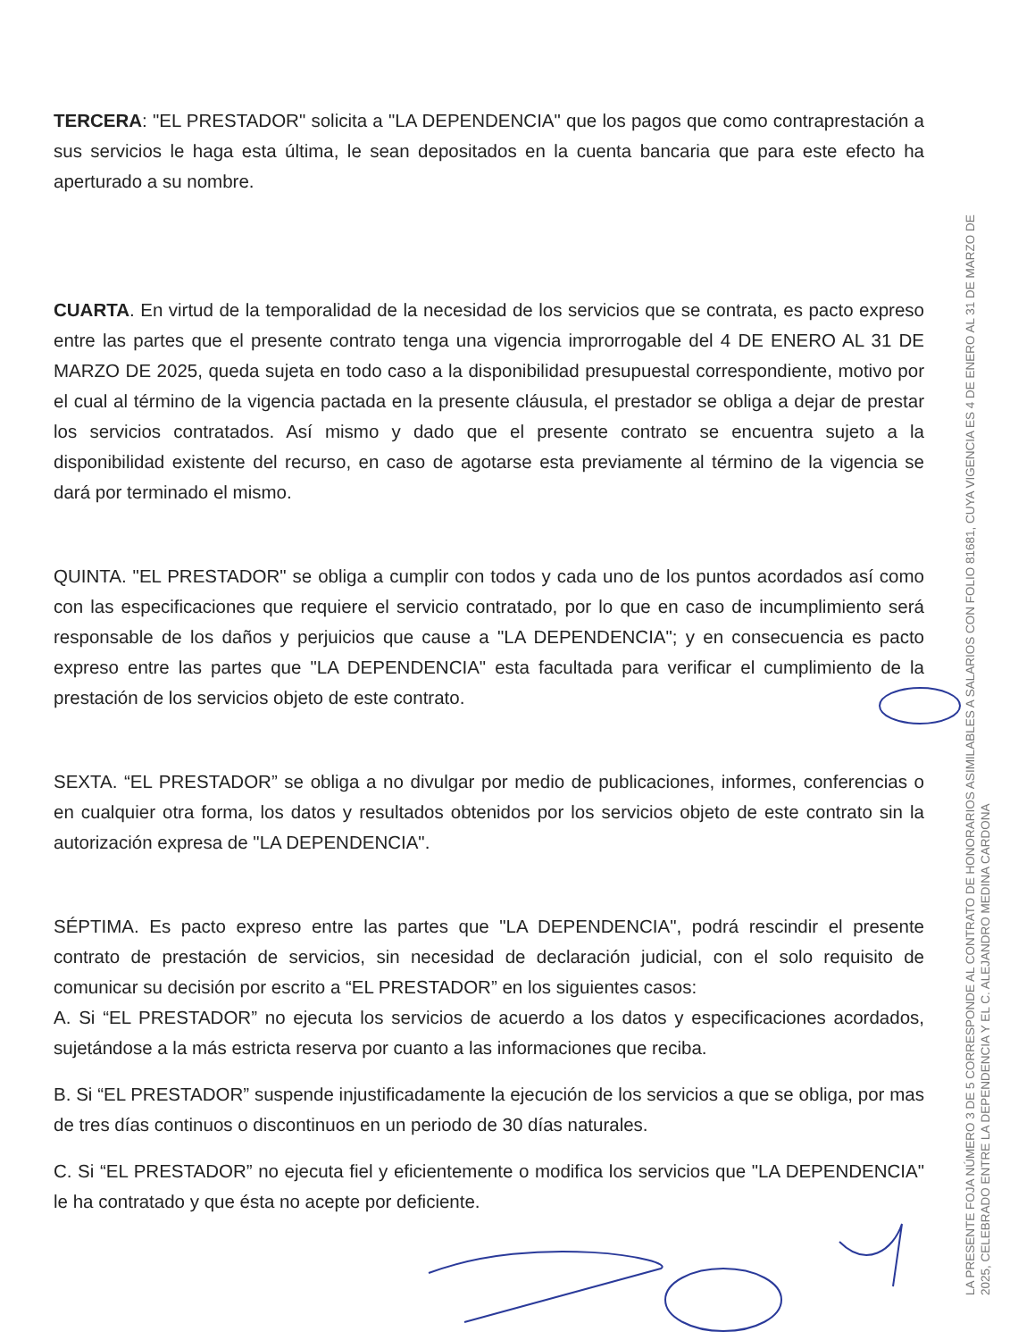TERCERA: "EL PRESTADOR" solicita a "LA DEPENDENCIA" que los pagos que como contraprestación a sus servicios le haga esta última, le sean depositados en la cuenta bancaria que para este efecto ha aperturado a su nombre.
CUARTA. En virtud de la temporalidad de la necesidad de los servicios que se contrata, es pacto expreso entre las partes que el presente contrato tenga una vigencia improrrogable del 4 DE ENERO AL 31 DE MARZO DE 2025, queda sujeta en todo caso a la disponibilidad presupuestal correspondiente, motivo por el cual al término de la vigencia pactada en la presente cláusula, el prestador se obliga a dejar de prestar los servicios contratados. Así mismo y dado que el presente contrato se encuentra sujeto a la disponibilidad existente del recurso, en caso de agotarse esta previamente al término de la vigencia se dará por terminado el mismo.
QUINTA. "EL PRESTADOR" se obliga a cumplir con todos y cada uno de los puntos acordados así como con las especificaciones que requiere el servicio contratado, por lo que en caso de incumplimiento será responsable de los daños y perjuicios que cause a "LA DEPENDENCIA"; y en consecuencia es pacto expreso entre las partes que "LA DEPENDENCIA" esta facultada para verificar el cumplimiento de la prestación de los servicios objeto de este contrato.
SEXTA. “EL PRESTADOR” se obliga a no divulgar por medio de publicaciones, informes, conferencias o en cualquier otra forma, los datos y resultados obtenidos por los servicios objeto de este contrato sin la autorización expresa de "LA DEPENDENCIA".
SÉPTIMA. Es pacto expreso entre las partes que "LA DEPENDENCIA", podrá rescindir el presente contrato de prestación de servicios, sin necesidad de declaración judicial, con el solo requisito de comunicar su decisión por escrito a “EL PRESTADOR” en los siguientes casos:
A. Si “EL PRESTADOR” no ejecuta los servicios de acuerdo a los datos y especificaciones acordados, sujetándose a la más estricta reserva por cuanto a las informaciones que reciba.
B. Si “EL PRESTADOR” suspende injustificadamente la ejecución de los servicios a que se obliga, por mas de tres días continuos o discontinuos en un periodo de 30 días naturales.
C. Si “EL PRESTADOR” no ejecuta fiel y eficientemente o modifica los servicios que "LA DEPENDENCIA" le ha contratado y que ésta no acepte por deficiente.
LA PRESENTE FOJA NÚMERO 3 DE 5 CORRESPONDE AL CONTRATO DE HONORARIOS ASIMILABLES A SALARIOS CON FOLIO 81681, CUYA VIGENCIA ES 4 DE ENERO AL 31 DE MARZO DE 2025, CELEBRADO ENTRE LA DEPENDENCIA Y EL C. ALEJANDRO MEDINA CARDONA